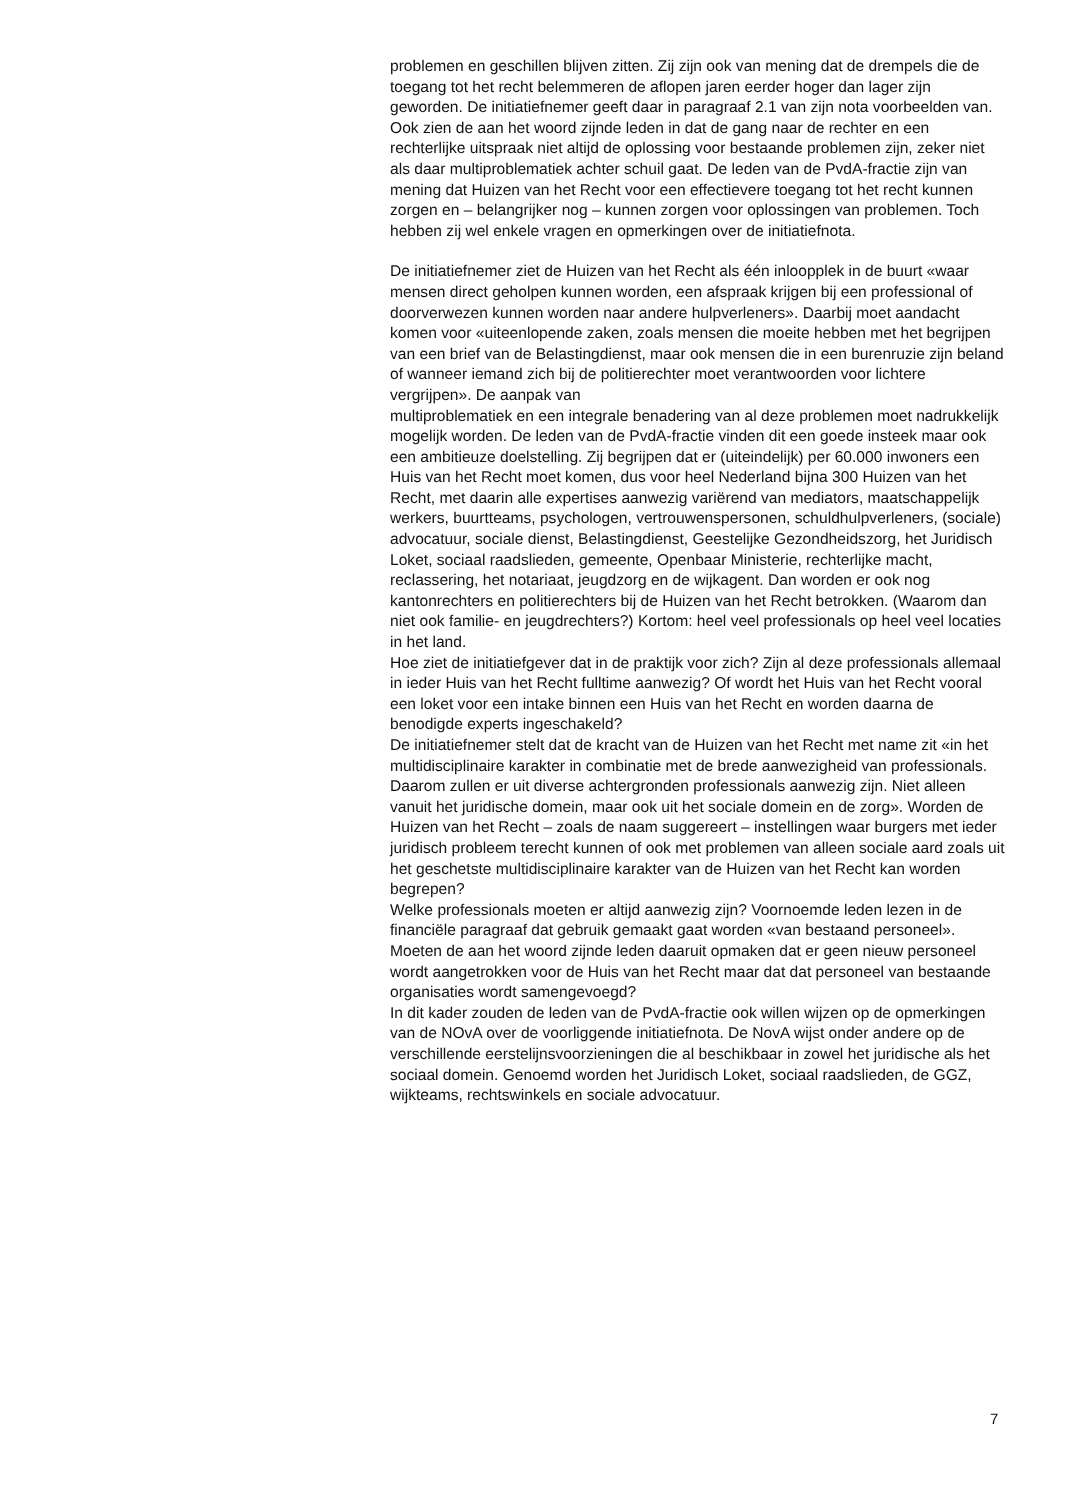problemen en geschillen blijven zitten. Zij zijn ook van mening dat de drempels die de toegang tot het recht belemmeren de aflopen jaren eerder hoger dan lager zijn geworden. De initiatiefnemer geeft daar in paragraaf 2.1 van zijn nota voorbeelden van. Ook zien de aan het woord zijnde leden in dat de gang naar de rechter en een rechterlijke uitspraak niet altijd de oplossing voor bestaande problemen zijn, zeker niet als daar multiproblematiek achter schuil gaat. De leden van de PvdA-fractie zijn van mening dat Huizen van het Recht voor een effectievere toegang tot het recht kunnen zorgen en – belangrijker nog – kunnen zorgen voor oplossingen van problemen. Toch hebben zij wel enkele vragen en opmerkingen over de initiatiefnota.
De initiatiefnemer ziet de Huizen van het Recht als één inloopplek in de buurt «waar mensen direct geholpen kunnen worden, een afspraak krijgen bij een professional of doorverwezen kunnen worden naar andere hulpverleners». Daarbij moet aandacht komen voor «uiteenlopende zaken, zoals mensen die moeite hebben met het begrijpen van een brief van de Belastingdienst, maar ook mensen die in een burenruzie zijn beland of wanneer iemand zich bij de politierechter moet verantwoorden voor lichtere vergrijpen». De aanpak van
multiproblematiek en een integrale benadering van al deze problemen moet nadrukkelijk mogelijk worden. De leden van de PvdA-fractie vinden dit een goede insteek maar ook een ambitieuze doelstelling. Zij begrijpen dat er (uiteindelijk) per 60.000 inwoners een Huis van het Recht moet komen, dus voor heel Nederland bijna 300 Huizen van het Recht, met daarin alle expertises aanwezig variërend van mediators, maatschappelijk werkers, buurtteams, psychologen, vertrouwenspersonen, schuldhulpverleners, (sociale) advocatuur, sociale dienst, Belastingdienst, Geestelijke Gezondheidszorg, het Juridisch Loket, sociaal raadslieden, gemeente, Openbaar Ministerie, rechterlijke macht, reclassering, het notariaat, jeugdzorg en de wijkagent. Dan worden er ook nog kantonrechters en politierechters bij de Huizen van het Recht betrokken. (Waarom dan niet ook familie- en jeugdrechters?) Kortom: heel veel professionals op heel veel locaties in het land.
Hoe ziet de initiatiefgever dat in de praktijk voor zich? Zijn al deze professionals allemaal in ieder Huis van het Recht fulltime aanwezig? Of wordt het Huis van het Recht vooral een loket voor een intake binnen een Huis van het Recht en worden daarna de benodigde experts ingeschakeld?
De initiatiefnemer stelt dat de kracht van de Huizen van het Recht met name zit «in het multidisciplinaire karakter in combinatie met de brede aanwezigheid van professionals. Daarom zullen er uit diverse achtergronden professionals aanwezig zijn. Niet alleen vanuit het juridische domein, maar ook uit het sociale domein en de zorg». Worden de Huizen van het Recht – zoals de naam suggereert – instellingen waar burgers met ieder juridisch probleem terecht kunnen of ook met problemen van alleen sociale aard zoals uit het geschetste multidisciplinaire karakter van de Huizen van het Recht kan worden begrepen?
Welke professionals moeten er altijd aanwezig zijn? Voornoemde leden lezen in de financiële paragraaf dat gebruik gemaakt gaat worden «van bestaand personeel». Moeten de aan het woord zijnde leden daaruit opmaken dat er geen nieuw personeel wordt aangetrokken voor de Huis van het Recht maar dat dat personeel van bestaande organisaties wordt samengevoegd?
In dit kader zouden de leden van de PvdA-fractie ook willen wijzen op de opmerkingen van de NOvA over de voorliggende initiatiefnota. De NovA wijst onder andere op de verschillende eerstelijnsvoorzieningen die al beschikbaar in zowel het juridische als het sociaal domein. Genoemd worden het Juridisch Loket, sociaal raadslieden, de GGZ, wijkteams, rechtswinkels en sociale advocatuur.
7